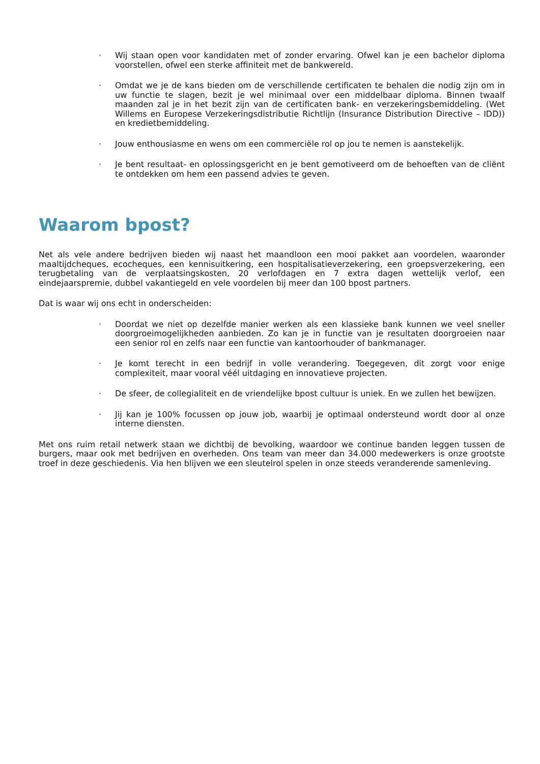· Wij staan open voor kandidaten met of zonder ervaring. Ofwel kan je een bachelor diploma voorstellen, ofwel een sterke affiniteit met de bankwereld.
· Omdat we je de kans bieden om de verschillende certificaten te behalen die nodig zijn om in uw functie te slagen, bezit je wel minimaal over een middelbaar diploma. Binnen twaalf maanden zal je in het bezit zijn van de certificaten bank- en verzekeringsbemiddeling. (Wet Willems en Europese Verzekeringsdistributie Richtlijn (Insurance Distribution Directive – IDD)) en kredietbemiddeling.
· Jouw enthousiasme en wens om een commerciële rol op jou te nemen is aanstekelijk.
· Je bent resultaat- en oplossingsgericht en je bent gemotiveerd om de behoeften van de cliënt te ontdekken om hem een passend advies te geven.
Waarom bpost?
Net als vele andere bedrijven bieden wij naast het maandloon een mooi pakket aan voordelen, waaronder maaltijdcheques, ecocheques, een kennisuitkering, een hospitalisatieverzekering, een groepsverzekering, een terugbetaling van de verplaatsingskosten, 20 verlofdagen en 7 extra dagen wettelijk verlof, een eindejaarspremie, dubbel vakantiegeld en vele voordelen bij meer dan 100 bpost partners.
Dat is waar wij ons echt in onderscheiden:
· Doordat we niet op dezelfde manier werken als een klassieke bank kunnen we veel sneller doorgroeimogelijkheden aanbieden. Zo kan je in functie van je resultaten doorgroeien naar een senior rol en zelfs naar een functie van kantoorhouder of bankmanager.
· Je komt terecht in een bedrijf in volle verandering. Toegegeven, dit zorgt voor enige complexiteit, maar vooral véél uitdaging en innovatieve projecten.
· De sfeer, de collegialiteit en de vriendelijke bpost cultuur is uniek. En we zullen het bewijzen.
· Jij kan je 100% focussen op jouw job, waarbij je optimaal ondersteund wordt door al onze interne diensten.
Met ons ruim retail netwerk staan we dichtbij de bevolking, waardoor we continue banden leggen tussen de burgers, maar ook met bedrijven en overheden. Ons team van meer dan 34.000 medewerkers is onze grootste troef in deze geschiedenis. Via hen blijven we een sleutelrol spelen in onze steeds veranderende samenleving.